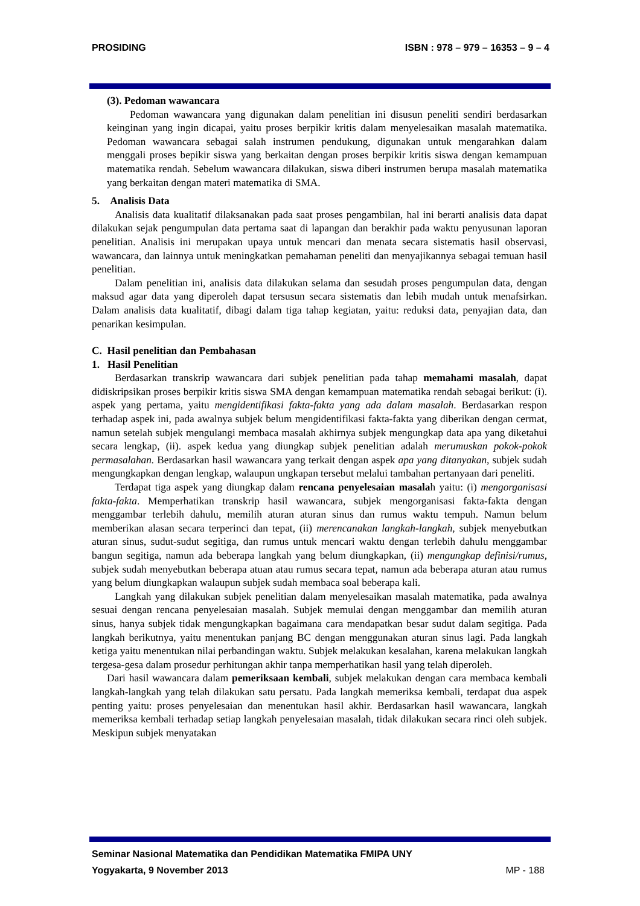PROSIDING ISBN : 978 – 979 – 16353 – 9 – 4
(3). Pedoman wawancara
Pedoman wawancara yang digunakan dalam penelitian ini disusun peneliti sendiri berdasarkan keinginan yang ingin dicapai, yaitu proses berpikir kritis dalam menyelesaikan masalah matematika. Pedoman wawancara sebagai salah instrumen pendukung, digunakan untuk mengarahkan dalam menggali proses bepikir siswa yang berkaitan dengan proses berpikir kritis siswa dengan kemampuan matematika rendah. Sebelum wawancara dilakukan, siswa diberi instrumen berupa masalah matematika yang berkaitan dengan materi matematika di SMA.
5. Analisis Data
Analisis data kualitatif dilaksanakan pada saat proses pengambilan, hal ini berarti analisis data dapat dilakukan sejak pengumpulan data pertama saat di lapangan dan berakhir pada waktu penyusunan laporan penelitian. Analisis ini merupakan upaya untuk mencari dan menata secara sistematis hasil observasi, wawancara, dan lainnya untuk meningkatkan pemahaman peneliti dan menyajikannya sebagai temuan hasil penelitian.
Dalam penelitian ini, analisis data dilakukan selama dan sesudah proses pengumpulan data, dengan maksud agar data yang diperoleh dapat tersusun secara sistematis dan lebih mudah untuk menafsirkan. Dalam analisis data kualitatif, dibagi dalam tiga tahap kegiatan, yaitu: reduksi data, penyajian data, dan penarikan kesimpulan.
C. Hasil penelitian dan Pembahasan
1. Hasil Penelitian
Berdasarkan transkrip wawancara dari subjek penelitian pada tahap memahami masalah, dapat didiskripsikan proses berpikir kritis siswa SMA dengan kemampuan matematika rendah sebagai berikut: (i). aspek yang pertama, yaitu mengidentifikasi fakta-fakta yang ada dalam masalah. Berdasarkan respon terhadap aspek ini, pada awalnya subjek belum mengidentifikasi fakta-fakta yang diberikan dengan cermat, namun setelah subjek mengulangi membaca masalah akhirnya subjek mengungkap data apa yang diketahui secara lengkap, (ii). aspek kedua yang diungkap subjek penelitian adalah merumuskan pokok-pokok permasalahan. Berdasarkan hasil wawancara yang terkait dengan aspek apa yang ditanyakan, subjek sudah mengungkapkan dengan lengkap, walaupun ungkapan tersebut melalui tambahan pertanyaan dari peneliti.
Terdapat tiga aspek yang diungkap dalam rencana penyelesaian masalah yaitu: (i) mengorganisasi fakta-fakta. Memperhatikan transkrip hasil wawancara, subjek mengorganisasi fakta-fakta dengan menggambar terlebih dahulu, memilih aturan aturan sinus dan rumus waktu tempuh. Namun belum memberikan alasan secara terperinci dan tepat, (ii) merencanakan langkah-langkah, subjek menyebutkan aturan sinus, sudut-sudut segitiga, dan rumus untuk mencari waktu dengan terlebih dahulu menggambar bangun segitiga, namun ada beberapa langkah yang belum diungkapkan, (ii) mengungkap definisi/rumus, subjek sudah menyebutkan beberapa atuan atau rumus secara tepat, namun ada beberapa aturan atau rumus yang belum diungkapkan walaupun subjek sudah membaca soal beberapa kali.
Langkah yang dilakukan subjek penelitian dalam menyelesaikan masalah matematika, pada awalnya sesuai dengan rencana penyelesaian masalah. Subjek memulai dengan menggambar dan memilih aturan sinus, hanya subjek tidak mengungkapkan bagaimana cara mendapatkan besar sudut dalam segitiga. Pada langkah berikutnya, yaitu menentukan panjang BC dengan menggunakan aturan sinus lagi. Pada langkah ketiga yaitu menentukan nilai perbandingan waktu. Subjek melakukan kesalahan, karena melakukan langkah tergesa-gesa dalam prosedur perhitungan akhir tanpa memperhatikan hasil yang telah diperoleh.
Dari hasil wawancara dalam pemeriksaan kembali, subjek melakukan dengan cara membaca kembali langkah-langkah yang telah dilakukan satu persatu. Pada langkah memeriksa kembali, terdapat dua aspek penting yaitu: proses penyelesaian dan menentukan hasil akhir. Berdasarkan hasil wawancara, langkah memeriksa kembali terhadap setiap langkah penyelesaian masalah, tidak dilakukan secara rinci oleh subjek. Meskipun subjek menyatakan
Seminar Nasional Matematika dan Pendidikan Matematika FMIPA UNY
Yogyakarta, 9 November 2013 MP - 188